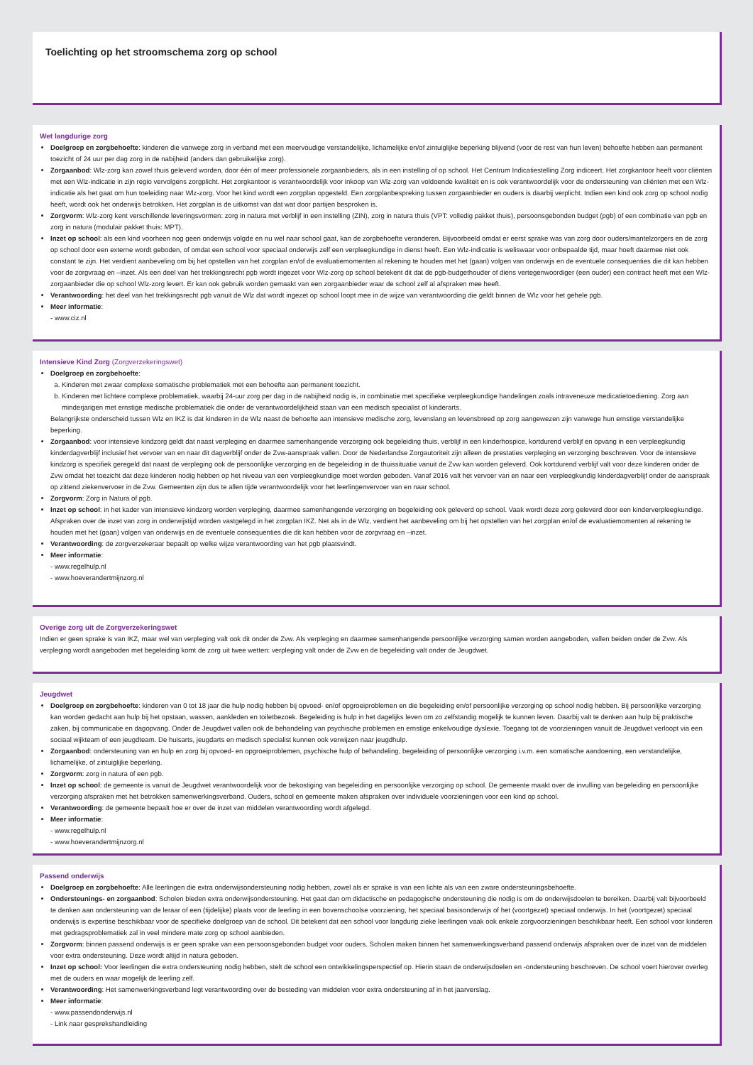Toelichting op het stroomschema zorg op school
Wet langdurige zorg
Doelgroep en zorgbehoefte: kinderen die vanwege zorg in verband met een meervoudige verstandelijke, lichamelijke en/of zintuiglijke beperking blijvend (voor de rest van hun leven) behoefte hebben aan permanent toezicht of 24 uur per dag zorg in de nabijheid (anders dan gebruikelijke zorg).
Zorgaanbod: Wlz-zorg kan zowel thuis geleverd worden, door één of meer professionele zorgaanbieders, als in een instelling of op school. Het Centrum Indicatiestelling Zorg indiceert. Het zorgkantoor heeft voor cliënten met een Wlz-indicatie in zijn regio vervolgens zorgplicht. Het zorgkantoor is verantwoordelijk voor inkoop van Wlz-zorg van voldoende kwaliteit en is ook verantwoordelijk voor de ondersteuning van cliënten met een Wlz-indicatie als het gaat om hun toeleiding naar Wlz-zorg. Voor het kind wordt een zorgplan opgesteld. Een zorgplanbespreking tussen zorgaanbieder en ouders is daarbij verplicht. Indien een kind ook zorg op school nodig heeft, wordt ook het onderwijs betrokken. Het zorgplan is de uitkomst van dat wat door partijen besproken is.
Zorgvorm: Wlz-zorg kent verschillende leveringsvormen: zorg in natura met verblijf in een instelling (ZIN), zorg in natura thuis (VPT: volledig pakket thuis), persoonsgebonden budget (pgb) of een combinatie van pgb en zorg in natura (modulair pakket thuis: MPT).
Inzet op school: als een kind voorheen nog geen onderwijs volgde en nu wel naar school gaat, kan de zorgbehoefte veranderen. Bijvoorbeeld omdat er eerst sprake was van zorg door ouders/mantelzorgers en de zorg op school door een externe wordt geboden, of omdat een school voor speciaal onderwijs zelf een verpleegkundige in dienst heeft. Een Wlz-indicatie is weliswaar voor onbepaalde tijd, maar hoeft daarmee niet ook constant te zijn. Het verdient aanbeveling om bij het opstellen van het zorgplan en/of de evaluatiemomenten al rekening te houden met het (gaan) volgen van onderwijs en de eventuele consequenties die dit kan hebben voor de zorgvraag en –inzet. Als een deel van het trekkingsrecht pgb wordt ingezet voor Wlz-zorg op school betekent dit dat de pgb-budgethouder of diens vertegenwoordiger (een ouder) een contract heeft met een Wlz-zorgaanbieder die op school Wlz-zorg levert. Er kan ook gebruik worden gemaakt van een zorgaanbieder waar de school zelf al afspraken mee heeft.
Verantwoording: het deel van het trekkingsrecht pgb vanuit de Wlz dat wordt ingezet op school loopt mee in de wijze van verantwoording die geldt binnen de Wlz voor het gehele pgb.
Meer informatie:
- www.ciz.nl
Intensieve Kind Zorg (Zorgverzekeringswet)
Doelgroep en zorgbehoefte:
a. Kinderen met zwaar complexe somatische problematiek met een behoefte aan permanent toezicht.
b. Kinderen met lichtere complexe problematiek, waarbij 24-uur zorg per dag in de nabijheid nodig is, in combinatie met specifieke verpleegkundige handelingen zoals intraveneuze medicatietoediening. Zorg aan minderjarigen met ernstige medische problematiek die onder de verantwoordelijkheid staan van een medisch specialist of kinderarts.
Belangrijkste onderscheid tussen Wlz en IKZ is dat kinderen in de Wlz naast de behoefte aan intensieve medische zorg, levenslang en levensbreed op zorg aangewezen zijn vanwege hun ernstige verstandelijke beperking.
Zorgaanbod: voor intensieve kindzorg geldt dat naast verpleging en daarmee samenhangende verzorging ook begeleiding thuis, verblijf in een kinderhospice, kortdurend verblijf en opvang in een verpleegkundig kinderdagverblijf inclusief het vervoer van en naar dit dagverblijf onder de Zvw-aanspraak vallen. Door de Nederlandse Zorgautoriteit zijn alleen de prestaties verpleging en verzorging beschreven. Voor de intensieve kindzorg is specifiek geregeld dat naast de verpleging ook de persoonlijke verzorging en de begeleiding in de thuissituatie vanuit de Zvw kan worden geleverd. Ook kortdurend verblijf valt voor deze kinderen onder de Zvw omdat het toezicht dat deze kinderen nodig hebben op het niveau van een verpleegkundige moet worden geboden. Vanaf 2016 valt het vervoer van en naar een verpleegkundig kinderdagverblijf onder de aanspraak op zittend ziekenvervoer in de Zvw. Gemeenten zijn dus te allen tijde verantwoordelijk voor het leerlingenvervoer van en naar school.
Zorgvorm: Zorg in Natura of pgb.
Inzet op school: in het kader van intensieve kindzorg worden verpleging, daarmee samenhangende verzorging en begeleiding ook geleverd op school. Vaak wordt deze zorg geleverd door een kinderverpleegkundige. Afspraken over de inzet van zorg in onderwijstijd worden vastgelegd in het zorgplan IKZ. Net als in de Wlz, verdient het aanbeveling om bij het opstellen van het zorgplan en/of de evaluatiemomenten al rekening te houden met het (gaan) volgen van onderwijs en de eventuele consequenties die dit kan hebben voor de zorgvraag en –inzet.
Verantwoording: de zorgverzekeraar bepaalt op welke wijze verantwoording van het pgb plaatsvindt.
Meer informatie:
- www.regelhulp.nl
- www.hoeverandertmijnzorg.nl
Overige zorg uit de Zorgverzekeringswet
Indien er geen sprake is van IKZ, maar wel van verpleging valt ook dit onder de Zvw. Als verpleging en daarmee samenhangende persoonlijke verzorging samen worden aangeboden, vallen beiden onder de Zvw. Als verpleging wordt aangeboden met begeleiding komt de zorg uit twee wetten: verpleging valt onder de Zvw en de begeleiding valt onder de Jeugdwet.
Jeugdwet
Doelgroep en zorgbehoefte: kinderen van 0 tot 18 jaar die hulp nodig hebben bij opvoed- en/of opgroeiproblemen en die begeleiding en/of persoonlijke verzorging op school nodig hebben. Bij persoonlijke verzorging kan worden gedacht aan hulp bij het opstaan, wassen, aankleden en toiletbezoek. Begeleiding is hulp in het dagelijks leven om zo zelfstandig mogelijk te kunnen leven. Daarbij valt te denken aan hulp bij praktische zaken, bij communicatie en dagopvang. Onder de Jeugdwet vallen ook de behandeling van psychische problemen en ernstige enkelvoudige dyslexie. Toegang tot de voorzieningen vanuit de Jeugdwet verloopt via een sociaal wijkteam of een jeugdteam. De huisarts, jeugdarts en medisch specialist kunnen ook verwijzen naar jeugdhulp.
Zorgaanbod: ondersteuning van en hulp en zorg bij opvoed- en opgroeiproblemen, psychische hulp of behandeling, begeleiding of persoonlijke verzorging i.v.m. een somatische aandoening, een verstandelijke, lichamelijke, of zintuiglijke beperking.
Zorgvorm: zorg in natura of een pgb.
Inzet op school: de gemeente is vanuit de Jeugdwet verantwoordelijk voor de bekostiging van begeleiding en persoonlijke verzorging op school. De gemeente maakt over de invulling van begeleiding en persoonlijke verzorging afspraken met het betrokken samenwerkingsverband. Ouders, school en gemeente maken afspraken over individuele voorzieningen voor een kind op school.
Verantwoording: de gemeente bepaalt hoe er over de inzet van middelen verantwoording wordt afgelegd.
Meer informatie:
- www.regelhulp.nl
- www.hoeverandertmijnzorg.nl
Passend onderwijs
Doelgroep en zorgbehoefte: Alle leerlingen die extra onderwijsondersteuning nodig hebben, zowel als er sprake is van een lichte als van een zware ondersteuningsbehoefte.
Ondersteunings- en zorgaanbod: Scholen bieden extra onderwijsondersteuning. Het gaat dan om didactische en pedagogische ondersteuning die nodig is om de onderwijsdoelen te bereiken. Daarbij valt bijvoorbeeld te denken aan ondersteuning van de leraar of een (tijdelijke) plaats voor de leerling in een bovenschoolse voorziening, het speciaal basisonderwijs of het (voortgezet) speciaal onderwijs. In het (voortgezet) speciaal onderwijs is expertise beschikbaar voor de specifieke doelgroep van de school. Dit betekent dat een school voor langdurig zieke leerlingen vaak ook enkele zorgvoorzieningen beschikbaar heeft. Een school voor kinderen met gedragsproblematiek zal in veel mindere mate zorg op school aanbieden.
Zorgvorm: binnen passend onderwijs is er geen sprake van een persoonsgebonden budget voor ouders. Scholen maken binnen het samenwerkingsverband passend onderwijs afspraken over de inzet van de middelen voor extra ondersteuning. Deze wordt altijd in natura geboden.
Inzet op school: Voor leerlingen die extra ondersteuning nodig hebben, stelt de school een ontwikkelingsperspectief op. Hierin staan de onderwijsdoelen en -ondersteuning beschreven. De school voert hierover overleg met de ouders en waar mogelijk de leerling zelf.
Verantwoording: Het samenwerkingsverband legt verantwoording over de besteding van middelen voor extra ondersteuning af in het jaarverslag.
Meer informatie:
- www.passendonderwijs.nl
- Link naar gesprekshandleiding